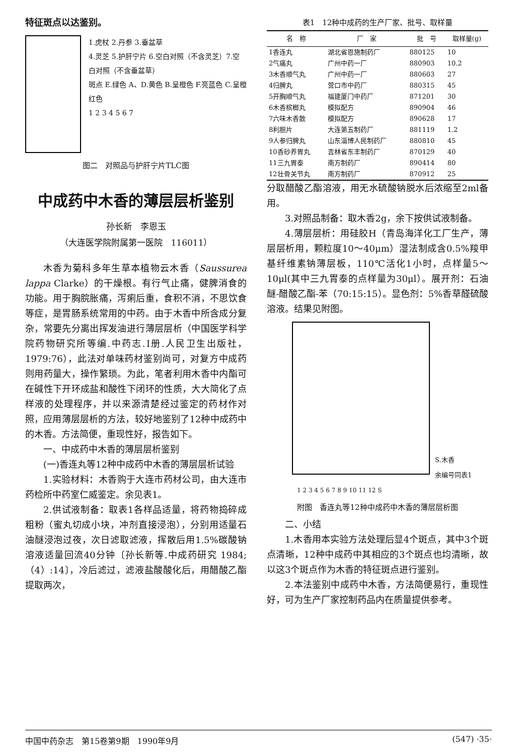特征斑点以达鉴别。
1.虎杖 2.丹参 3.垂盆草
4.灵芝 5.护肝宁片 6.空白对照（不含灵芝）7.空白对照（不含垂盆草）
斑点 E.绿色 A、D.黄色 B.呈橙色 F.亮蓝色 C.呈橙红色
1 2 3 4 5 6 7
图二　对照品与护肝宁片TLC图
中成药中木香的薄层层析鉴别
孙长新　李恩玉
（大连医学院附属第一医院　116011）
木香为菊科多年生草本植物云木香（Saussurea lappa Clarke）的干燥根。有行气止痛，健脾消食的功能。用于胸脘胀痛，泻痢后重，食积不消，不思饮食等症，是胃肠系统常用的中药。由于木香中所含成分复杂，常要先分离出挥发油进行薄层层析（中国医学科学院药物研究所等编.中药志.Ⅰ册.人民卫生出版社，1979:76），此法对单味药材鉴别尚可，对复方中成药则用药量大，操作繁琐。为此，笔者利用木香中内酯可在碱性下开环成盐和酸性下闭环的性质，大大简化了点样液的处理程序，并以来源清楚经过鉴定的药材作对照，应用薄层层析的方法，较好地鉴别了12种中成药中的木香。方法简便，重现性好，报告如下。
一、中成药中木香的薄层层析鉴别
(一)香连丸等12种中成药中木香的薄层层析试验
1.实验材料：木香购于大连市药材公司，由大连市药检所中药室仁威鉴定。余见表1。
2.供试液制备：取表1各样品适量，将药物捣碎成粗粉（蜜丸切成小块，冲剂直接浸泡），分别用适量石油醚浸泡过夜，次日滤取滤液，挥散后用1.5%碳酸钠溶液适量回流40分钟〔孙长新等.中成药研究 1984;（4）:14〕，冷后滤过，滤液盐酸酸化后，用醋酸乙酯提取两次，
表1　12种中成药的生产厂家、批号、取样量
| 名 称 | 厂 家 | 批 号 | 取样量(g) |
| --- | --- | --- | --- |
| 1香连丸 | 湖北省恩施制药厂 | 880125 | 10 |
| 2气痛丸 | 广州中药一厂 | 880903 | 10.2 |
| 3木香顺气丸 | 广州中药一厂 | 880603 | 27 |
| 4归脾丸 | 营口市中药厂 | 880315 | 45 |
| 5开胸顺气丸 | 福建厦门中药厂 | 871201 | 30 |
| 6木香槟榔丸 | 模拟配方 | 890904 | 46 |
| 7六味木香散 | 模拟配方 | 890628 | 17 |
| 8利胆片 | 大连第五制药厂 | 881119 | 1.2 |
| 9人参归脾丸 | 山东淄博人民制药厂 | 880810 | 45 |
| 10香砂养胃丸 | 吉林省东丰制药厂 | 870129 | 40 |
| 11三九胃泰 | 南方制药厂 | 890414 | 80 |
| 12壮骨关节丸 | 南方制药厂 | 870912 | 25 |
分取醋酸乙酯溶液，用无水硫酸钠脱水后浓缩至2ml备用。
3.对照品制备：取木香2g，余下按供试液制备。
4.薄层层析：用硅胶H（青岛海洋化工厂生产，薄层层析用，颗粒度10～40μm）湿法制成含0.5%羧甲基纤维素钠薄层板，110℃活化1小时，点样量5～10μl(其中三九胃泰的点样量为30μl）。展开剂：石油醚-醋酸乙酯-苯（70:15:15）。显色剂：5%香草醛硫酸溶液。结果见附图。
S.木香
余编号同表1
1 2 3 4 5 6 7 8 9 10 11 12 S
附图　香连丸等12种中成药中木香的薄层层析图
二、小结
1.木香用本实验方法处理后显4个斑点，其中3个斑点清晰，12种中成药中其相应的3个斑点也均清晰，故以这3个斑点作为木香的特征斑点进行鉴别。
2.本法鉴别中成药中木香，方法简便易行，重现性好，可为生产厂家控制药品内在质量提供参考。
中国中药杂志　第15卷第9期　1990年9月 (547) ·35·